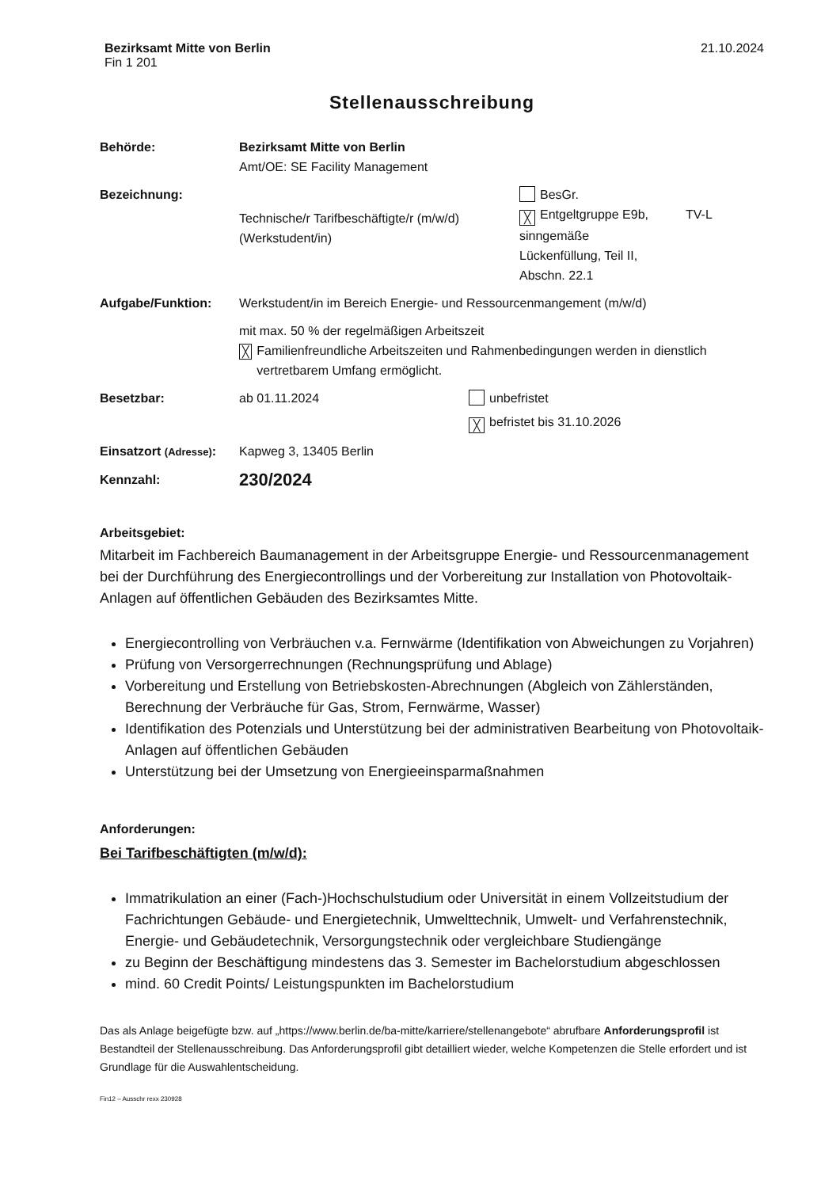Bezirksamt Mitte von Berlin
Fin 1 201
21.10.2024
Stellenausschreibung
Behörde: Bezirksamt Mitte von Berlin
Amt/OE: SE Facility Management
Bezeichnung:
Technische/r Tarifbeschäftigte/r (m/w/d)
(Werkstudent/in)
BesGr.
╳ Entgeltgruppe E9b,
sinngemäße
Lückenfüllung, Teil II,
Abschn. 22.1
TV-L
Aufgabe/Funktion: Werkstudent/in im Bereich Energie- und Ressourcenmangement (m/w/d)
mit max. 50 % der regelmäßigen Arbeitszeit
╳ Familienfreundliche Arbeitszeiten und Rahmenbedingungen werden in dienstlich vertretbarem Umfang ermöglicht.
Besetzbar: ab 01.11.2024 unbefristet
╳ befristet bis 31.10.2026
Einsatzort (Adresse):
Kapweg 3, 13405 Berlin
Kennzahl:
230/2024
Arbeitsgebiet:
Mitarbeit im Fachbereich Baumanagement in der Arbeitsgruppe Energie- und Ressourcenmanagement bei der Durchführung des Energiecontrollings und der Vorbereitung zur Installation von Photovoltaik-Anlagen auf öffentlichen Gebäuden des Bezirksamtes Mitte.
Energiecontrolling von Verbräuchen v.a. Fernwärme (Identifikation von Abweichungen zu Vorjahren)
Prüfung von Versorgerrechnungen (Rechnungsprüfung und Ablage)
Vorbereitung und Erstellung von Betriebskosten-Abrechnungen (Abgleich von Zählerständen, Berechnung der Verbräuche für Gas, Strom, Fernwärme, Wasser)
Identifikation des Potenzials und Unterstützung bei der administrativen Bearbeitung von Photovoltaik-Anlagen auf öffentlichen Gebäuden
Unterstützung bei der Umsetzung von Energieeinsparmaßnahmen
Anforderungen:
Bei Tarifbeschäftigten (m/w/d):
Immatrikulation an einer (Fach-)Hochschulstudium oder Universität in einem Vollzeitstudium der Fachrichtungen Gebäude- und Energietechnik, Umwelttechnik, Umwelt- und Verfahrenstechnik, Energie- und Gebäudetechnik, Versorgungstechnik oder vergleichbare Studiengänge
zu Beginn der Beschäftigung mindestens das 3. Semester im Bachelorstudium abgeschlossen
mind. 60 Credit Points/ Leistungspunkten im Bachelorstudium
Das als Anlage beigefügte bzw. auf „https://www.berlin.de/ba-mitte/karriere/stellenangebote“ abrufbare Anforderungsprofil ist Bestandteil der Stellenausschreibung. Das Anforderungsprofil gibt detailliert wieder, welche Kompetenzen die Stelle erfordert und ist Grundlage für die Auswahlentscheidung.
Fin12 – Ausschr rexx 230928